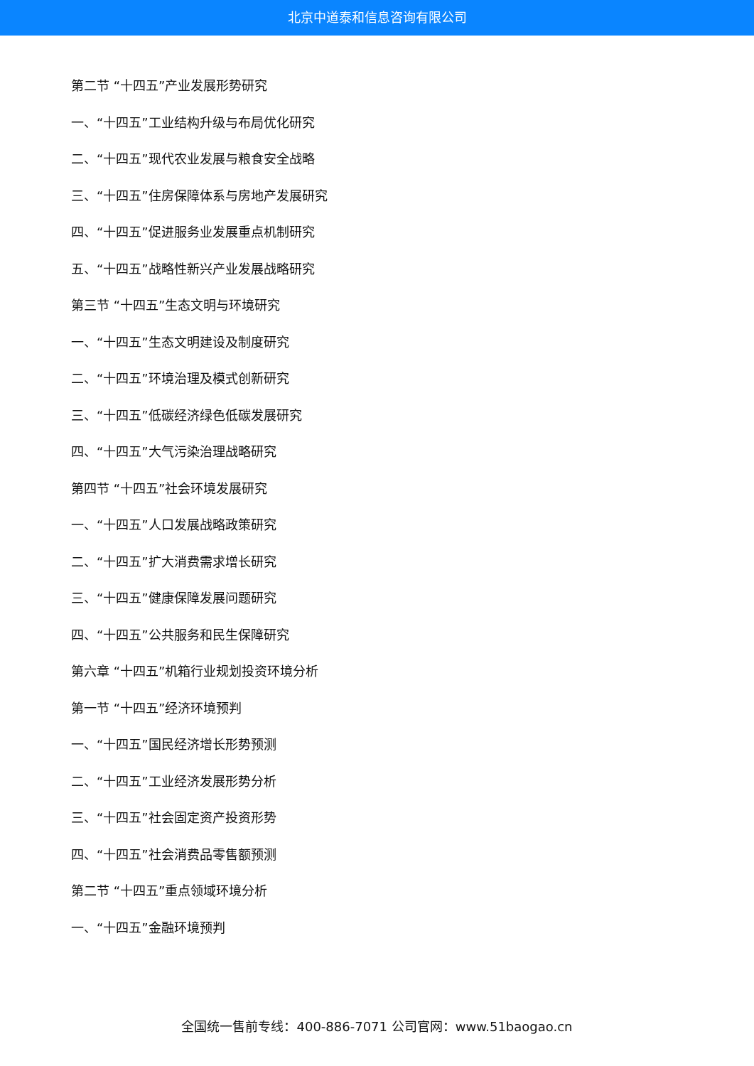北京中道泰和信息咨询有限公司
第二节 “十四五”产业发展形势研究
一、“十四五”工业结构升级与布局优化研究
二、“十四五”现代农业发展与粮食安全战略
三、“十四五”住房保障体系与房地产发展研究
四、“十四五”促进服务业发展重点机制研究
五、“十四五”战略性新兴产业发展战略研究
第三节 “十四五”生态文明与环境研究
一、“十四五”生态文明建设及制度研究
二、“十四五”环境治理及模式创新研究
三、“十四五”低碳经济绿色低碳发展研究
四、“十四五”大气污染治理战略研究
第四节 “十四五”社会环境发展研究
一、“十四五”人口发展战略政策研究
二、“十四五”扩大消费需求增长研究
三、“十四五”健康保障发展问题研究
四、“十四五”公共服务和民生保障研究
第六章 “十四五”机箱行业规划投资环境分析
第一节 “十四五”经济环境预判
一、“十四五”国民经济增长形势预测
二、“十四五”工业经济发展形势分析
三、“十四五”社会固定资产投资形势
四、“十四五”社会消费品零售额预测
第二节 “十四五”重点领域环境分析
一、“十四五”金融环境预判
全国统一售前专线：400-886-7071 公司官网：www.51baogao.cn